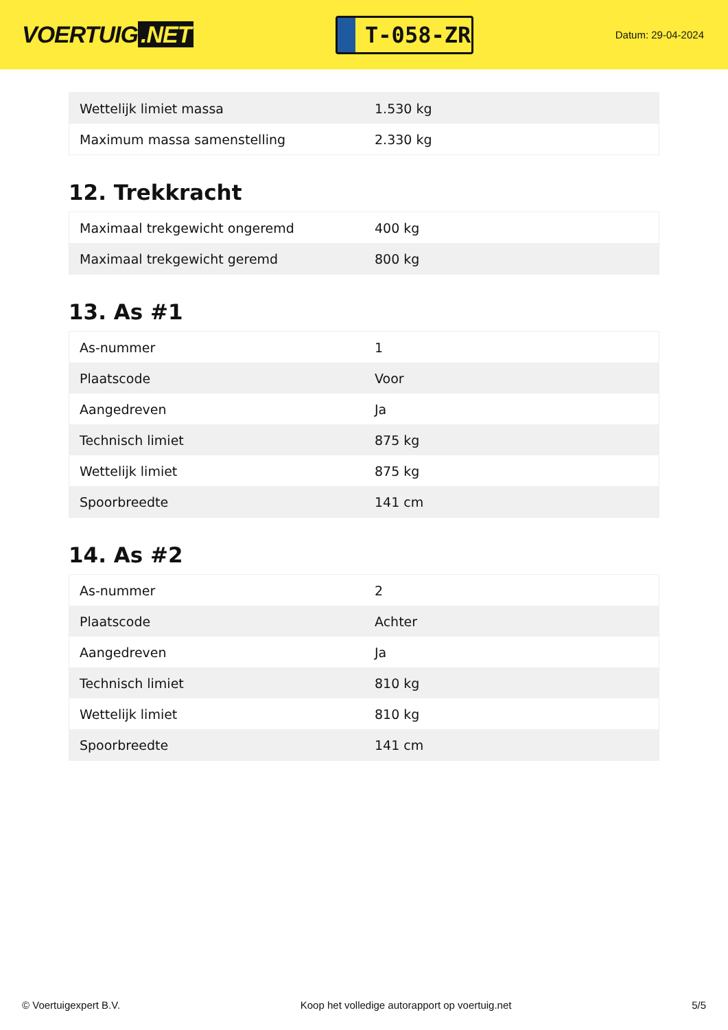VOERTUIG.NET
T-058-ZR
Datum: 29-04-2024
| Wettelijk limiet massa | 1.530 kg |
| Maximum massa samenstelling | 2.330 kg |
12. Trekkracht
| Maximaal trekgewicht ongeremd | 400 kg |
| Maximaal trekgewicht geremd | 800 kg |
13. As #1
| As-nummer | 1 |
| Plaatscode | Voor |
| Aangedreven | Ja |
| Technisch limiet | 875 kg |
| Wettelijk limiet | 875 kg |
| Spoorbreedte | 141 cm |
14. As #2
| As-nummer | 2 |
| Plaatscode | Achter |
| Aangedreven | Ja |
| Technisch limiet | 810 kg |
| Wettelijk limiet | 810 kg |
| Spoorbreedte | 141 cm |
© Voertuigexpert B.V. Koop het volledige autorapport op voertuig.net 5/5